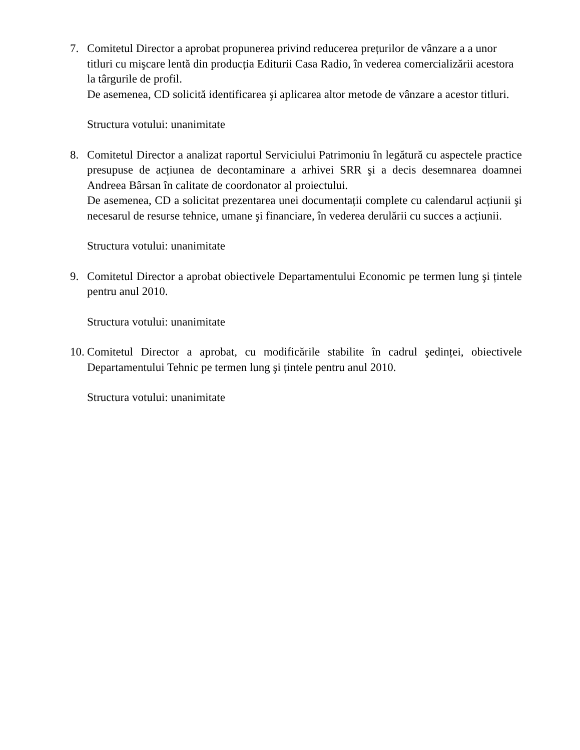7. Comitetul Director a aprobat propunerea privind reducerea prețurilor de vânzare a a unor titluri cu mişcare lentă din producția Editurii Casa Radio, în vederea comercializării acestora la târgurile de profil.
De asemenea, CD solicită identificarea şi aplicarea altor metode de vânzare a acestor titluri.
Structura votului: unanimitate
8. Comitetul Director a analizat raportul Serviciului Patrimoniu în legătură cu aspectele practice presupuse de acțiunea de decontaminare a arhivei SRR şi a decis desemnarea doamnei Andreea Bârsan în calitate de coordonator al proiectului.
De asemenea, CD a solicitat prezentarea unei documentații complete cu calendarul acțiunii şi necesarul de resurse tehnice, umane şi financiare, în vederea derulării cu succes a acțiunii.
Structura votului: unanimitate
9. Comitetul Director a aprobat obiectivele Departamentului Economic pe termen lung şi țintele pentru anul 2010.
Structura votului: unanimitate
10.
Comitetul Director a aprobat, cu modificările stabilite în cadrul şedinței, obiectivele Departamentului Tehnic pe termen lung şi țintele pentru anul 2010.
Structura votului: unanimitate